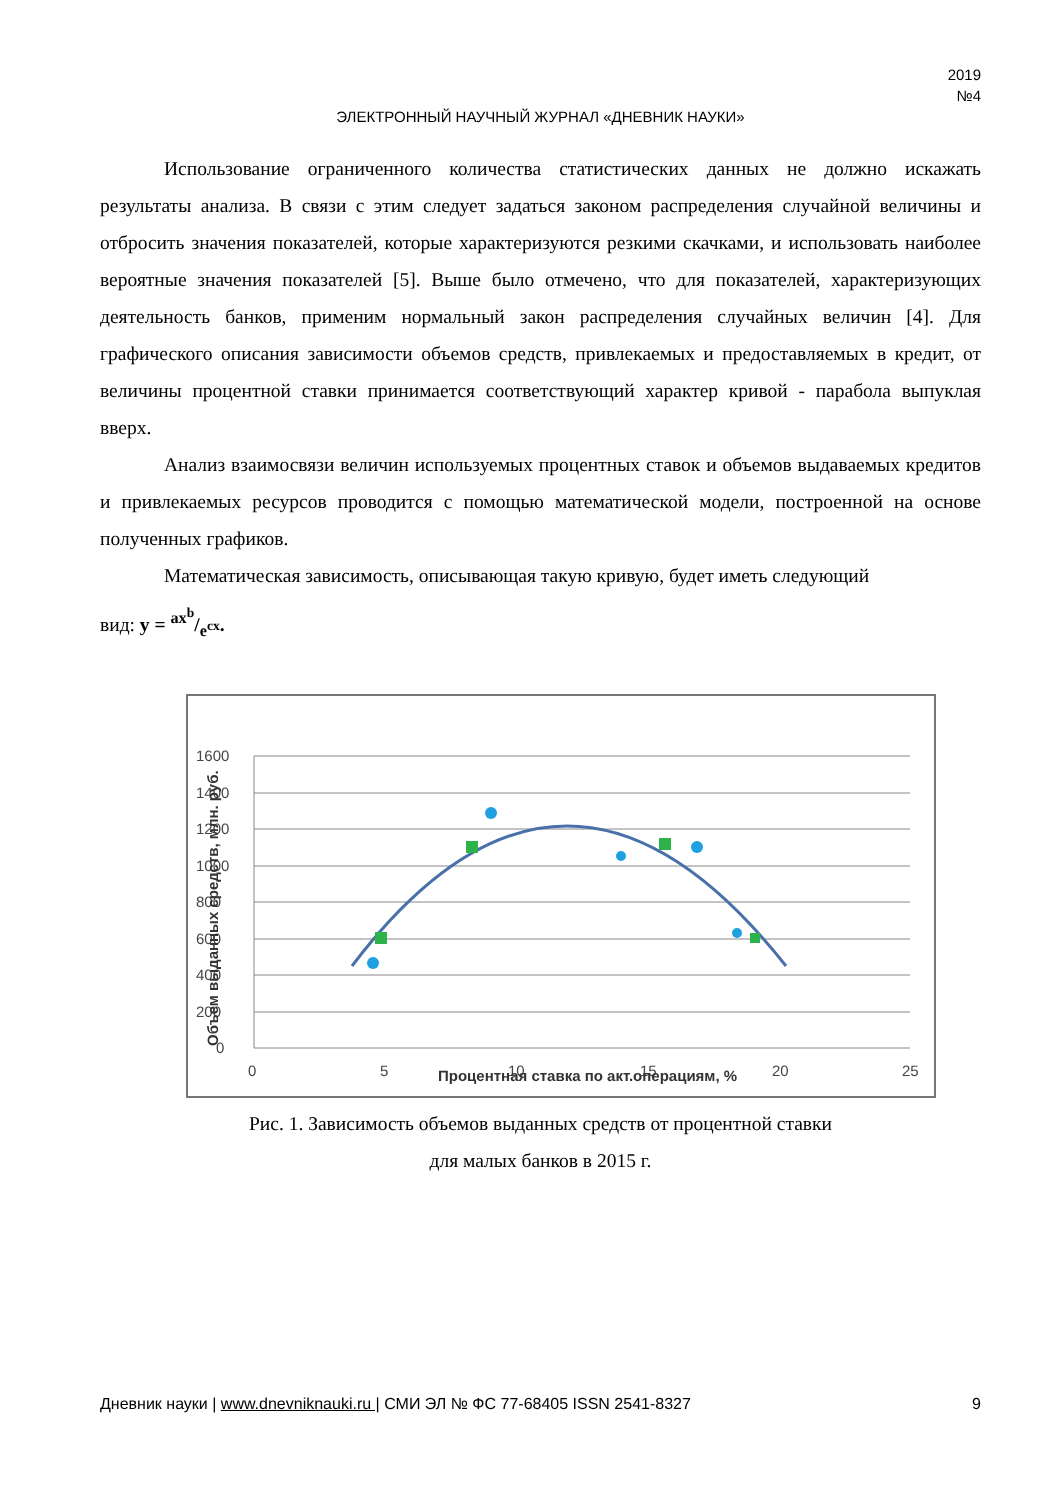2019
№4
ЭЛЕКТРОННЫЙ НАУЧНЫЙ ЖУРНАЛ «ДНЕВНИК НАУКИ»
Использование ограниченного количества статистических данных не должно искажать результаты анализа. В связи с этим следует задаться законом распределения случайной величины и отбросить значения показателей, которые характеризуются резкими скачками, и использовать наиболее вероятные значения показателей [5]. Выше было отмечено, что для показателей, характеризующих деятельность банков, применим нормальный закон распределения случайных величин [4]. Для графического описания зависимости объемов средств, привлекаемых и предоставляемых в кредит, от величины процентной ставки принимается соответствующий характер кривой - парабола выпуклая вверх.
Анализ взаимосвязи величин используемых процентных ставок и объемов выдаваемых кредитов и привлекаемых ресурсов проводится с помощью математической модели, построенной на основе полученных графиков.
Математическая зависимость, описывающая такую кривую, будет иметь следующий
вид: y = ax<sup>b</sup>/e<sup>cx</sup>.
1600
1400
1200
1000
800
600
400
200
0
0
5
10
15
20
25
Процентная ставка по акт.операциям, %
Объем выданных средств, млн. руб.
Рис. 1. Зависимость объемов выданных средств от процентной ставки
для малых банков в 2015 г.
Дневник науки | www.dnevniknauki.ru | СМИ ЭЛ № ФС 77-68405 ISSN 2541-8327 9